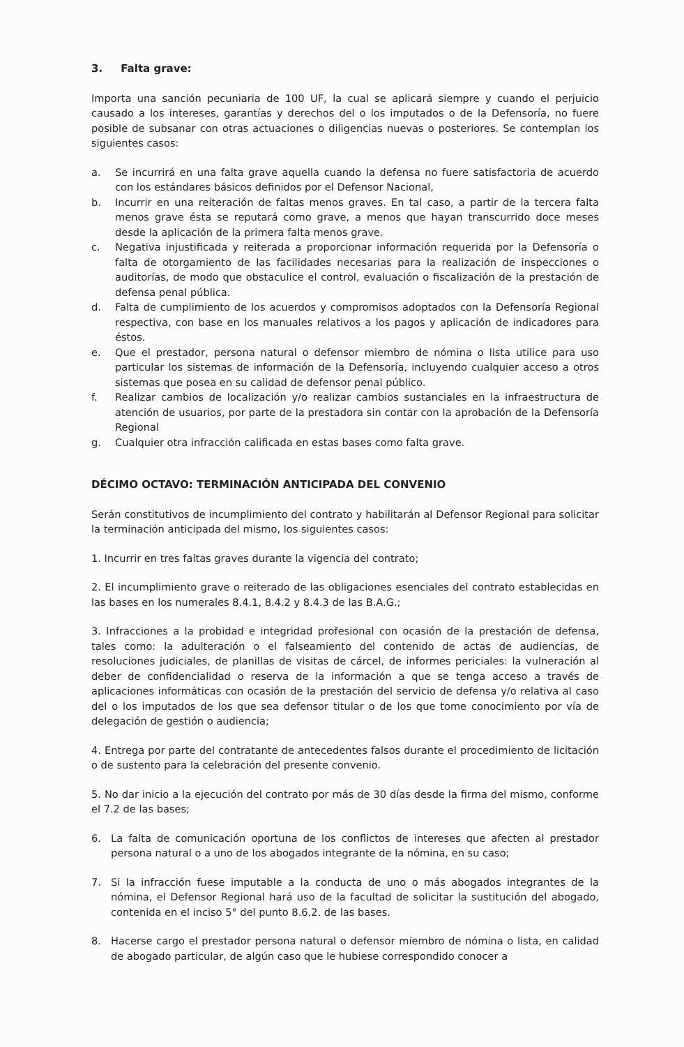3. Falta grave:
Importa una sanción pecuniaria de 100 UF, la cual se aplicará siempre y cuando el perjuicio causado a los intereses, garantías y derechos del o los imputados o de la Defensoría, no fuere posible de subsanar con otras actuaciones o diligencias nuevas o posteriores. Se contemplan los siguientes casos:
a. Se incurrirá en una falta grave aquella cuando la defensa no fuere satisfactoria de acuerdo con los estándares básicos definidos por el Defensor Nacional,
b. Incurrir en una reiteración de faltas menos graves. En tal caso, a partir de la tercera falta menos grave ésta se reputará como grave, a menos que hayan transcurrido doce meses desde la aplicación de la primera falta menos grave.
c. Negativa injustificada y reiterada a proporcionar información requerida por la Defensoría o falta de otorgamiento de las facilidades necesarias para la realización de inspecciones o auditorías, de modo que obstaculice el control, evaluación o fiscalización de la prestación de defensa penal pública.
d. Falta de cumplimiento de los acuerdos y compromisos adoptados con la Defensoría Regional respectiva, con base en los manuales relativos a los pagos y aplicación de indicadores para éstos.
e. Que el prestador, persona natural o defensor miembro de nómina o lista utilice para uso particular los sistemas de información de la Defensoría, incluyendo cualquier acceso a otros sistemas que posea en su calidad de defensor penal público.
f. Realizar cambios de localización y/o realizar cambios sustanciales en la infraestructura de atención de usuarios, por parte de la prestadora sin contar con la aprobación de la Defensoría Regional
g. Cualquier otra infracción calificada en estas bases como falta grave.
DÉCIMO OCTAVO: TERMINACIÓN ANTICIPADA DEL CONVENIO
Serán constitutivos de incumplimiento del contrato y habilitarán al Defensor Regional para solicitar la terminación anticipada del mismo, los siguientes casos:
1. Incurrir en tres faltas graves durante la vigencia del contrato;
2. El incumplimiento grave o reiterado de las obligaciones esenciales del contrato establecidas en las bases en los numerales 8.4.1, 8.4.2 y 8.4.3 de las B.A.G.;
3. Infracciones a la probidad e integridad profesional con ocasión de la prestación de defensa, tales como: la adulteración o el falseamiento del contenido de actas de audiencias, de resoluciones judiciales, de planillas de visitas de cárcel, de informes periciales: la vulneración al deber de confidencialidad o reserva de la información a que se tenga acceso a través de aplicaciones informáticas con ocasión de la prestación del servicio de defensa y/o relativa al caso del o los imputados de los que sea defensor titular o de los que tome conocimiento por vía de delegación de gestión o audiencia;
4. Entrega por parte del contratante de antecedentes falsos durante el procedimiento de licitación o de sustento para la celebración del presente convenio.
5. No dar inicio a la ejecución del contrato por más de 30 días desde la firma del mismo, conforme el 7.2 de las bases;
6. La falta de comunicación oportuna de los conflictos de intereses que afecten al prestador persona natural o a uno de los abogados integrante de la nómina, en su caso;
7. Si la infracción fuese imputable a la conducta de uno o más abogados integrantes de la nómina, el Defensor Regional hará uso de la facultad de solicitar la sustitución del abogado, contenida en el inciso 5° del punto 8.6.2. de las bases.
8. Hacerse cargo el prestador persona natural o defensor miembro de nómina o lista, en calidad de abogado particular, de algún caso que le hubiese correspondido conocer a